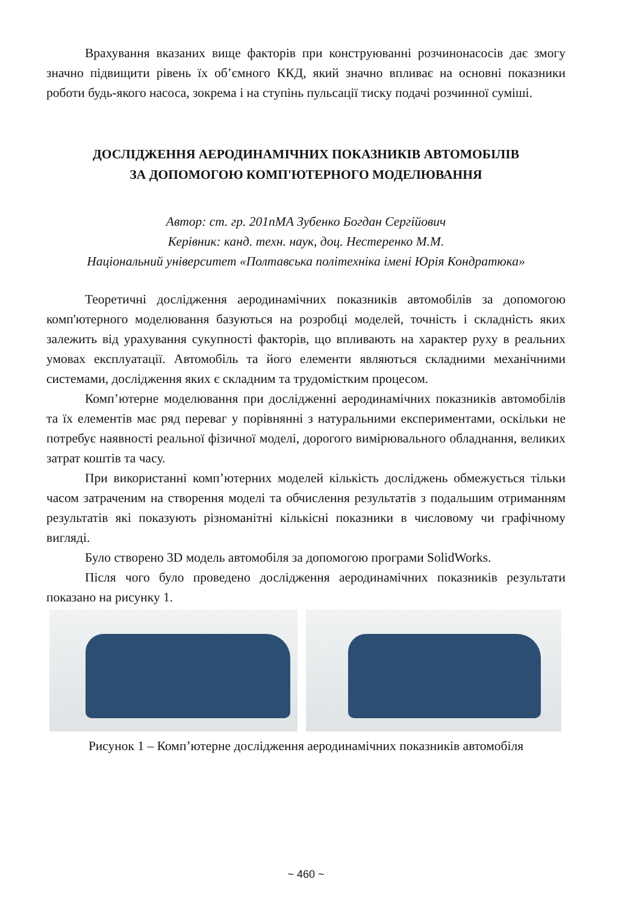Врахування вказаних вище факторів при конструюванні розчинонасосів дає змогу значно підвищити рівень їх об’ємного ККД, який значно впливає на основні показники роботи будь-якого насоса, зокрема і на ступінь пульсації тиску подачі розчинної суміші.
ДОСЛІДЖЕННЯ АЕРОДИНАМІЧНИХ ПОКАЗНИКІВ АВТОМОБІЛІВ
ЗА ДОПОМОГОЮ КОМП'ЮТЕРНОГО МОДЕЛЮВАННЯ
Автор: ст. гр. 201пМА Зубенко Богдан Сергійович
Керівник: канд. техн. наук, доц. Нестеренко М.М.
Національний університет «Полтавська політехніка імені Юрія Кондратюка»
Теоретичні дослідження аеродинамічних показників автомобілів за допомогою комп'ютерного моделювання базуються на розробці моделей, точність і складність яких залежить від урахування сукупності факторів, що впливають на характер руху в реальних умовах експлуатації. Автомобіль та його елементи являються складними механічними системами, дослідження яких є складним та трудомістким процесом.
Комп’ютерне моделювання при дослідженні аеродинамічних показників автомобілів та їх елементів має ряд переваг у порівнянні з натуральними експериментами, оскільки не потребує наявності реальної фізичної моделі, дорогого вимірювального обладнання, великих затрат коштів та часу.
При використанні комп’ютерних моделей кількість досліджень обмежується тільки часом затраченим на створення моделі та обчислення результатів з подальшим отриманням результатів які показують різноманітні кількісні показники в числовому чи графічному вигляді.
Було створено 3D модель автомобіля за допомогою програми SolidWorks.
Після чого було проведено дослідження аеродинамічних показників результати показано на рисунку 1.
Рисунок 1 – Комп’ютерне дослідження аеродинамічних показників автомобіля
~ 460 ~